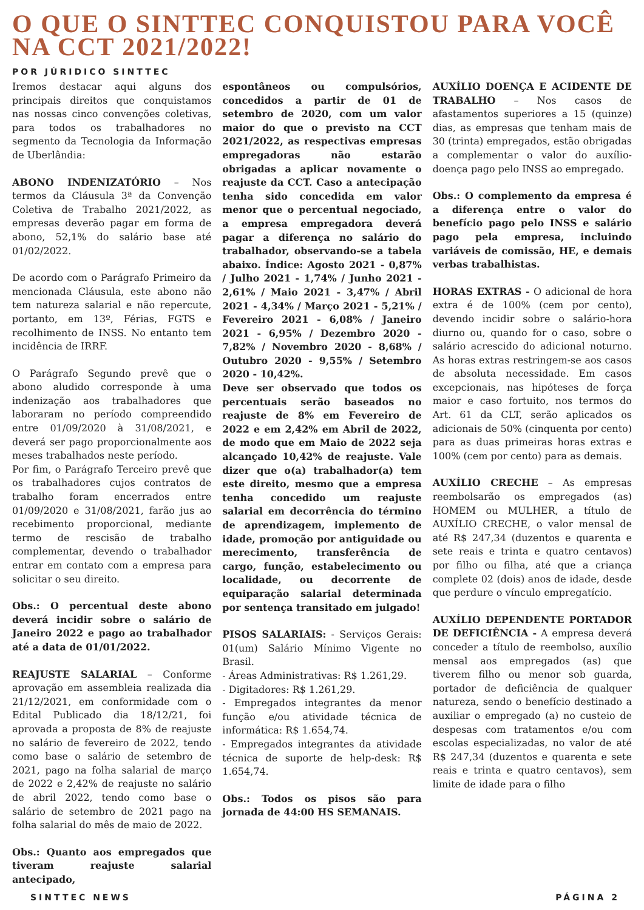O QUE O SINTTEC CONQUISTOU PARA VOCÊ NA CCT 2021/2022!
POR JÚRIDICO SINTTEC
Iremos destacar aqui alguns dos principais direitos que conquistamos nas nossas cinco convenções coletivas, para todos os trabalhadores no segmento da Tecnologia da Informação de Uberlândia:
ABONO INDENIZATÓRIO – Nos termos da Cláusula 3ª da Convenção Coletiva de Trabalho 2021/2022, as empresas deverão pagar em forma de abono, 52,1% do salário base até 01/02/2022.
De acordo com o Parágrafo Primeiro da mencionada Cláusula, este abono não tem natureza salarial e não repercute, portanto, em 13º, Férias, FGTS e recolhimento de INSS. No entanto tem incidência de IRRF.
O Parágrafo Segundo prevê que o abono aludido corresponde à uma indenização aos trabalhadores que laboraram no período compreendido entre 01/09/2020 à 31/08/2021, e deverá ser pago proporcionalmente aos meses trabalhados neste período.
Por fim, o Parágrafo Terceiro prevê que os trabalhadores cujos contratos de trabalho foram encerrados entre 01/09/2020 e 31/08/2021, farão jus ao recebimento proporcional, mediante termo de rescisão de trabalho complementar, devendo o trabalhador entrar em contato com a empresa para solicitar o seu direito.
Obs.: O percentual deste abono deverá incidir sobre o salário de Janeiro 2022 e pago ao trabalhador até a data de 01/01/2022.
REAJUSTE SALARIAL – Conforme aprovação em assembleia realizada dia 21/12/2021, em conformidade com o Edital Publicado dia 18/12/21, foi aprovada a proposta de 8% de reajuste no salário de fevereiro de 2022, tendo como base o salário de setembro de 2021, pago na folha salarial de março de 2022 e 2,42% de reajuste no salário de abril 2022, tendo como base o salário de setembro de 2021 pago na folha salarial do mês de maio de 2022.
Obs.: Quanto aos empregados que tiveram reajuste salarial antecipado,
espontâneos ou compulsórios, concedidos a partir de 01 de setembro de 2020, com um valor maior do que o previsto na CCT 2021/2022, as respectivas empresas empregadoras não estarão obrigadas a aplicar novamente o reajuste da CCT. Caso a antecipação tenha sido concedida em valor menor que o percentual negociado, a empresa empregadora deverá pagar a diferença no salário do trabalhador, observando-se a tabela abaixo. Índice: Agosto 2021 - 0,87% / Julho 2021 - 1,74% / Junho 2021 - 2,61% / Maio 2021 - 3,47% / Abril 2021 - 4,34% / Março 2021 - 5,21% / Fevereiro 2021 - 6,08% / Janeiro 2021 - 6,95% / Dezembro 2020 - 7,82% / Novembro 2020 - 8,68% / Outubro 2020 - 9,55% / Setembro 2020 - 10,42%.
Deve ser observado que todos os percentuais serão baseados no reajuste de 8% em Fevereiro de 2022 e em 2,42% em Abril de 2022, de modo que em Maio de 2022 seja alcançado 10,42% de reajuste. Vale dizer que o(a) trabalhador(a) tem este direito, mesmo que a empresa tenha concedido um reajuste salarial em decorrência do término de aprendizagem, implemento de idade, promoção por antiguidade ou merecimento, transferência de cargo, função, estabelecimento ou localidade, ou decorrente de equiparação salarial determinada por sentença transitado em julgado!
PISOS SALARIAIS: - Serviços Gerais: 01(um) Salário Mínimo Vigente no Brasil.
- Áreas Administrativas: R$ 1.261,29.
- Digitadores: R$ 1.261,29.
- Empregados integrantes da menor função e/ou atividade técnica de informática: R$ 1.654,74.
- Empregados integrantes da atividade técnica de suporte de help-desk: R$ 1.654,74.
Obs.: Todos os pisos são para jornada de 44:00 HS SEMANAIS.
AUXÍLIO DOENÇA E ACIDENTE DE TRABALHO – Nos casos de afastamentos superiores a 15 (quinze) dias, as empresas que tenham mais de 30 (trinta) empregados, estão obrigadas a complementar o valor do auxílio-doença pago pelo INSS ao empregado.
Obs.: O complemento da empresa é a diferença entre o valor do benefício pago pelo INSS e salário pago pela empresa, incluindo variáveis de comissão, HE, e demais verbas trabalhistas.
HORAS EXTRAS - O adicional de hora extra é de 100% (cem por cento), devendo incidir sobre o salário-hora diurno ou, quando for o caso, sobre o salário acrescido do adicional noturno. As horas extras restringem-se aos casos de absoluta necessidade. Em casos excepcionais, nas hipóteses de força maior e caso fortuito, nos termos do Art. 61 da CLT, serão aplicados os adicionais de 50% (cinquenta por cento) para as duas primeiras horas extras e 100% (cem por cento) para as demais.
AUXÍLIO CRECHE – As empresas reembolsarão os empregados (as) HOMEM ou MULHER, a título de AUXÍLIO CRECHE, o valor mensal de até R$ 247,34 (duzentos e quarenta e sete reais e trinta e quatro centavos) por filho ou filha, até que a criança complete 02 (dois) anos de idade, desde que perdure o vínculo empregatício.
AUXÍLIO DEPENDENTE PORTADOR DE DEFICIÊNCIA - A empresa deverá conceder a título de reembolso, auxílio mensal aos empregados (as) que tiverem filho ou menor sob guarda, portador de deficiência de qualquer natureza, sendo o benefício destinado a auxiliar o empregado (a) no custeio de despesas com tratamentos e/ou com escolas especializadas, no valor de até R$ 247,34 (duzentos e quarenta e sete reais e trinta e quatro centavos), sem limite de idade para o filho
SINTTEC NEWS PÁGINA 2